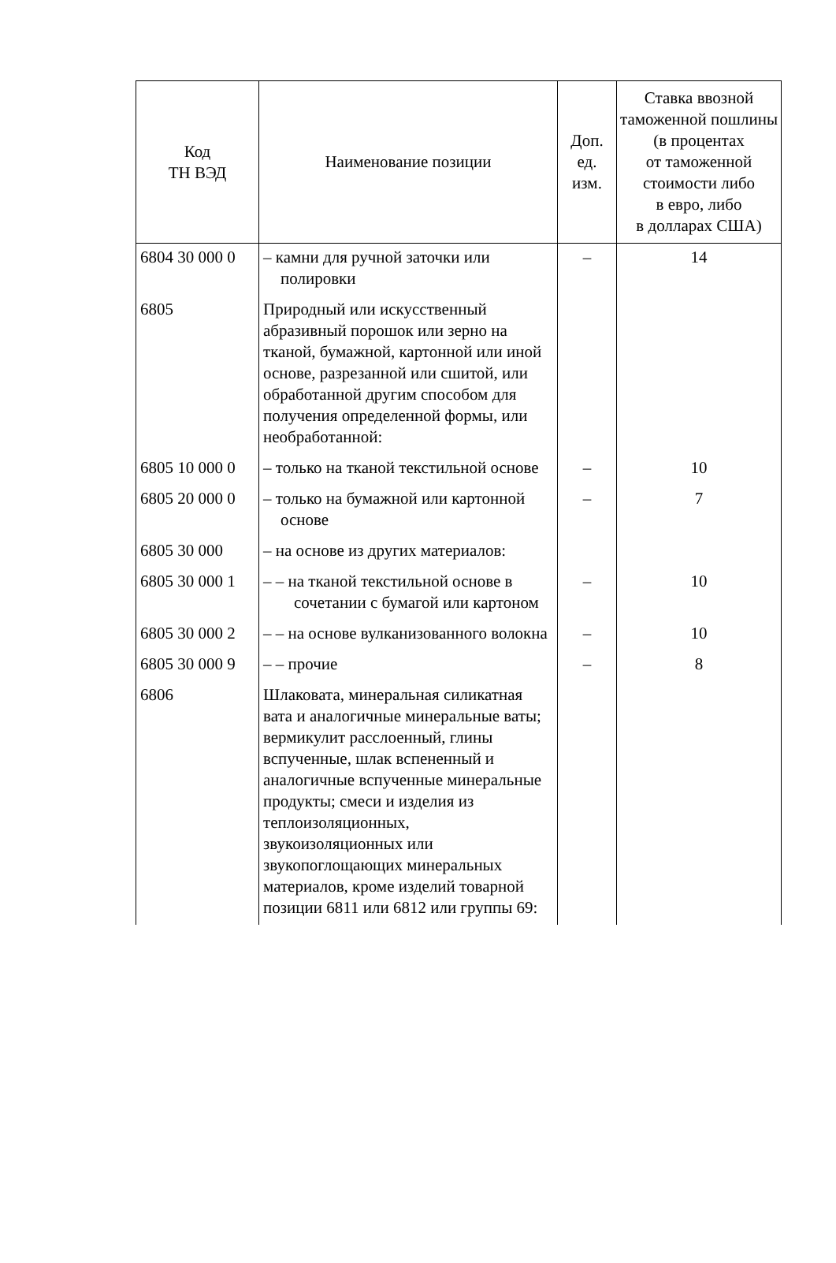| Код ТН ВЭД | Наименование позиции | Доп. ед. изм. | Ставка ввозной таможенной пошлины (в процентах от таможенной стоимости либо в евро, либо в долларах США) |
| --- | --- | --- | --- |
| 6804 30 000 0 | – камни для ручной заточки или полировки | – | 14 |
| 6805 | Природный или искусственный абразивный порошок или зерно на тканой, бумажной, картонной или иной основе, разрезанной или сшитой, или обработанной другим способом для получения определенной формы, или необработанной: | | |
| 6805 10 000 0 | – только на тканой текстильной основе | – | 10 |
| 6805 20 000 0 | – только на бумажной или картонной основе | – | 7 |
| 6805 30 000 | – на основе из других материалов: | | |
| 6805 30 000 1 | – – на тканой текстильной основе в сочетании с бумагой или картоном | – | 10 |
| 6805 30 000 2 | – – на основе вулканизованного волокна | – | 10 |
| 6805 30 000 9 | – – прочие | – | 8 |
| 6806 | Шлаковата, минеральная силикатная вата и аналогичные минеральные ваты; вермикулит расслоенный, глины вспученные, шлак вспененный и аналогичные вспученные минеральные продукты; смеси и изделия из теплоизоляционных, звукоизоляционных или звукопоглощающих минеральных материалов, кроме изделий товарной позиции 6811 или 6812 или группы 69: | | |